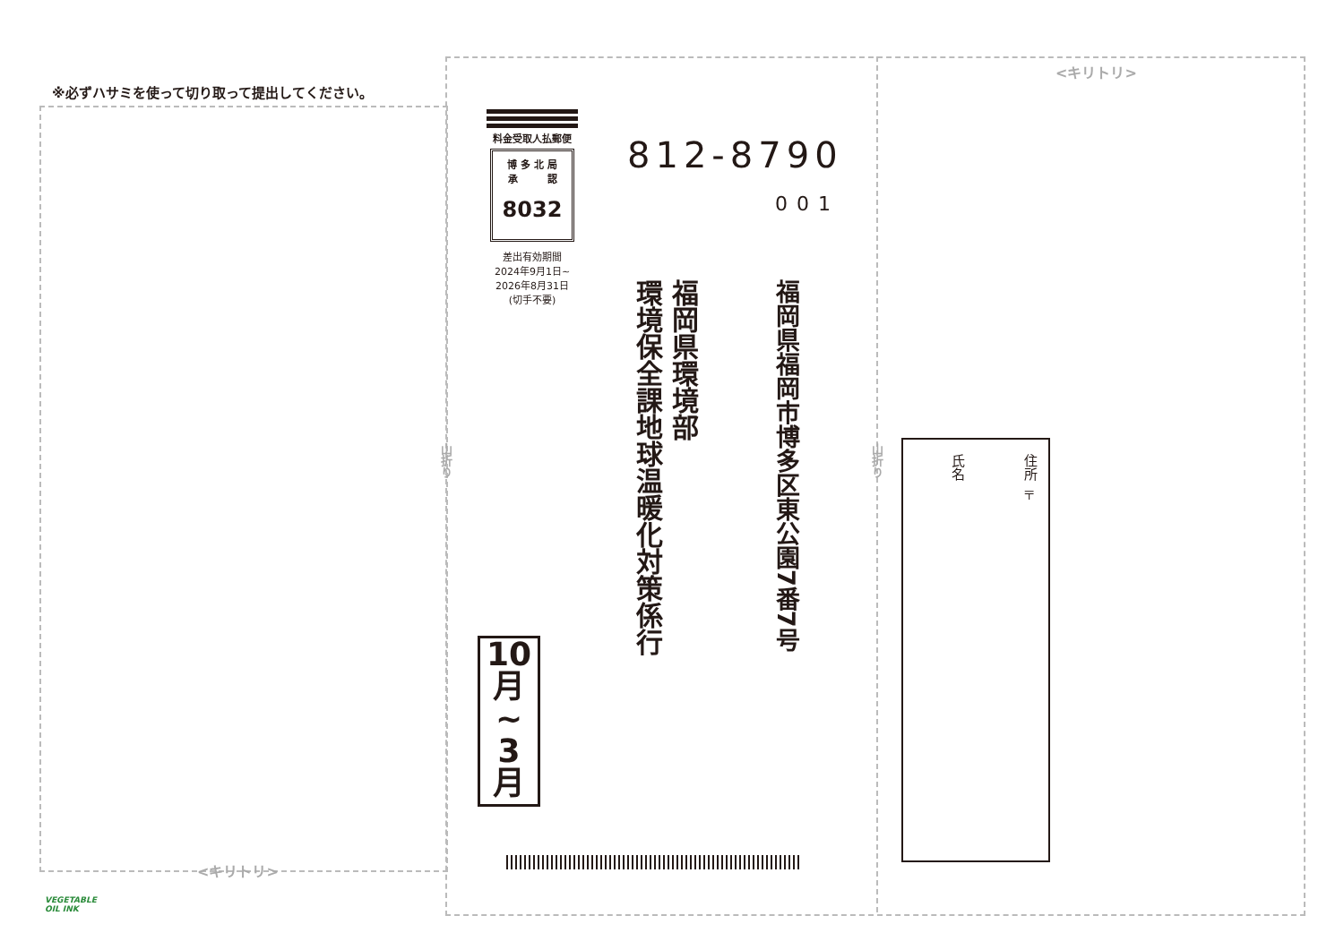※必ずハサミを使って切り取って提出してください。
<キリトリ>
<キリトリ>
山折り
山折り
料金受取人払郵便
博 多 北 局
承　　　認
8032
差出有効期間
2024年9月1日~
2026年8月31日
(切手不要)
812-8790
001
福岡県福岡市博多区東公園7番7号
福岡県環境部
環境保全課地球温暖化対策係行
10
月
~
3
月
住所 〒
氏名
VEGETABLE
OIL INK